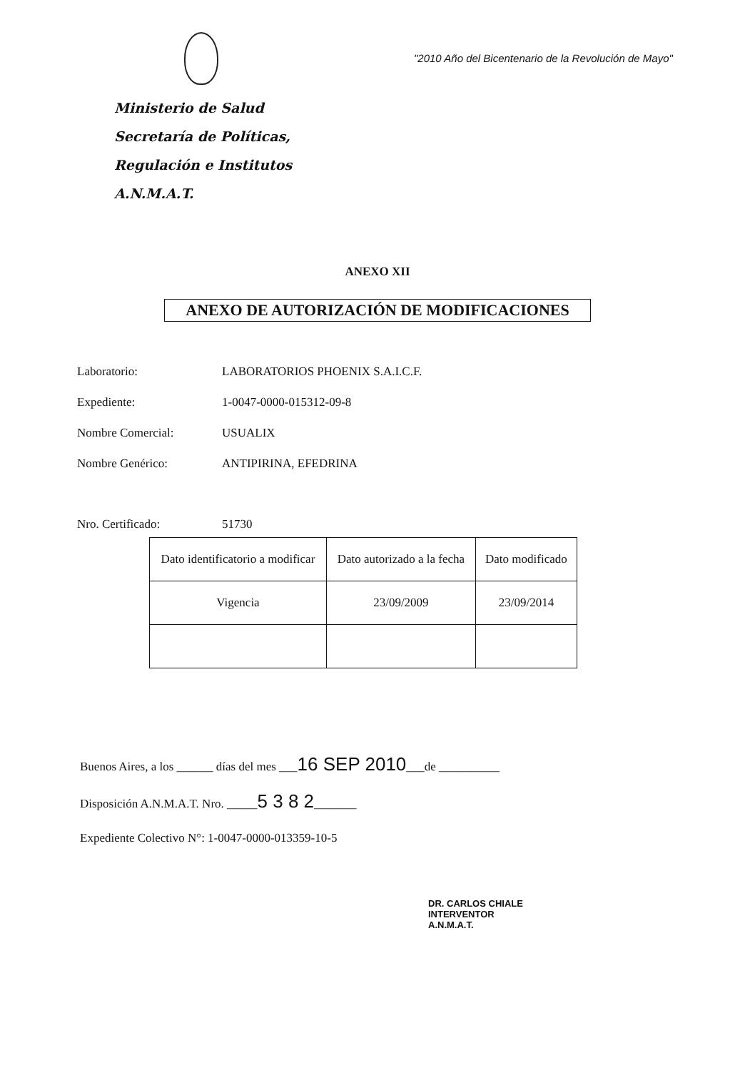Ministerio de Salud
Secretaría de Políticas,
Regulación e Institutos
A.N.M.A.T.
"2010 Año del Bicentenario de la Revolución de Mayo"
ANEXO XII
ANEXO DE AUTORIZACIÓN DE MODIFICACIONES
Laboratorio: LABORATORIOS PHOENIX S.A.I.C.F.
Expediente: 1-0047-0000-015312-09-8
Nombre Comercial: USUALIX
Nombre Genérico: ANTIPIRINA, EFEDRINA
Nro. Certificado: 51730
| Dato identificatorio a modificar | Dato autorizado a la fecha | Dato modificado |
| Vigencia | 23/09/2009 | 23/09/2014 |
Buenos Aires, a los ______ días del mes ___16 SEP 2010___de __________
Disposición A.N.M.A.T. Nro. _____5 3 8 2_______
Expediente Colectivo N°: 1-0047-0000-013359-10-5
DR. CARLOS CHIALE
INTERVENTOR
A.N.M.A.T.